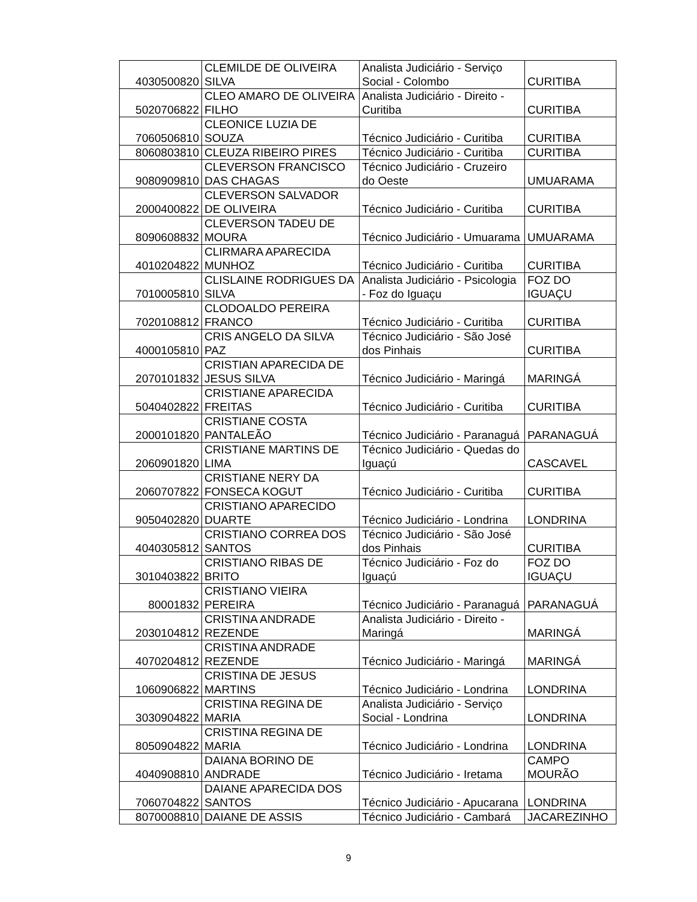| 4030500820 | CLEMILDE DE OLIVEIRA SILVA | Analista Judiciário - Serviço Social - Colombo | CURITIBA |
| 5020706822 | CLEO AMARO DE OLIVEIRA FILHO | Analista Judiciário - Direito - Curitiba | CURITIBA |
| 7060506810 | CLEONICE LUZIA DE SOUZA | Técnico Judiciário - Curitiba | CURITIBA |
| 8060803810 | CLEUZA RIBEIRO PIRES | Técnico Judiciário - Curitiba | CURITIBA |
| 9080909810 | CLEVERSON FRANCISCO DAS CHAGAS | Técnico Judiciário - Cruzeiro do Oeste | UMUARAMA |
| 2000400822 | CLEVERSON SALVADOR DE OLIVEIRA | Técnico Judiciário - Curitiba | CURITIBA |
| 8090608832 | CLEVERSON TADEU DE MOURA | Técnico Judiciário - Umuarama | UMUARAMA |
| 4010204822 | CLIRMARA APARECIDA MUNHOZ | Técnico Judiciário - Curitiba | CURITIBA |
| 7010005810 | CLISLAINE RODRIGUES DA SILVA | Analista Judiciário - Psicologia - Foz do Iguaçu | FOZ DO IGUAÇU |
| 7020108812 | CLODOALDO PEREIRA FRANCO | Técnico Judiciário - Curitiba | CURITIBA |
| 4000105810 | CRIS ANGELO DA SILVA PAZ | Técnico Judiciário - São José dos Pinhais | CURITIBA |
| 2070101832 | CRISTIAN APARECIDA DE JESUS SILVA | Técnico Judiciário - Maringá | MARINGÁ |
| 5040402822 | CRISTIANE APARECIDA FREITAS | Técnico Judiciário - Curitiba | CURITIBA |
| 2000101820 | CRISTIANE COSTA PANTALEÃO | Técnico Judiciário - Paranaguá | PARANAGUÁ |
| 2060901820 | CRISTIANE MARTINS DE LIMA | Técnico Judiciário - Quedas do Iguaçú | CASCAVEL |
| 2060707822 | CRISTIANE NERY DA FONSECA KOGUT | Técnico Judiciário - Curitiba | CURITIBA |
| 9050402820 | CRISTIANO APARECIDO DUARTE | Técnico Judiciário - Londrina | LONDRINA |
| 4040305812 | CRISTIANO CORREA DOS SANTOS | Técnico Judiciário - São José dos Pinhais | CURITIBA |
| 3010403822 | CRISTIANO RIBAS DE BRITO | Técnico Judiciário - Foz do Iguaçú | FOZ DO IGUAÇU |
| 80001832 | CRISTIANO VIEIRA PEREIRA | Técnico Judiciário - Paranaguá | PARANAGUÁ |
| 2030104812 | CRISTINA ANDRADE REZENDE | Analista Judiciário - Direito - Maringá | MARINGÁ |
| 4070204812 | CRISTINA ANDRADE REZENDE | Técnico Judiciário - Maringá | MARINGÁ |
| 1060906822 | CRISTINA DE JESUS MARTINS | Técnico Judiciário - Londrina | LONDRINA |
| 3030904822 | CRISTINA REGINA DE MARIA | Analista Judiciário - Serviço Social - Londrina | LONDRINA |
| 8050904822 | CRISTINA REGINA DE MARIA | Técnico Judiciário - Londrina | LONDRINA |
| 4040908810 | DAIANA BORINO DE ANDRADE | Técnico Judiciário - Iretama | CAMPO MOURÃO |
| 7060704822 | DAIANE APARECIDA DOS SANTOS | Técnico Judiciário - Apucarana | LONDRINA |
| 8070008810 | DAIANE DE ASSIS | Técnico Judiciário - Cambará | JACAREZINHO |
9